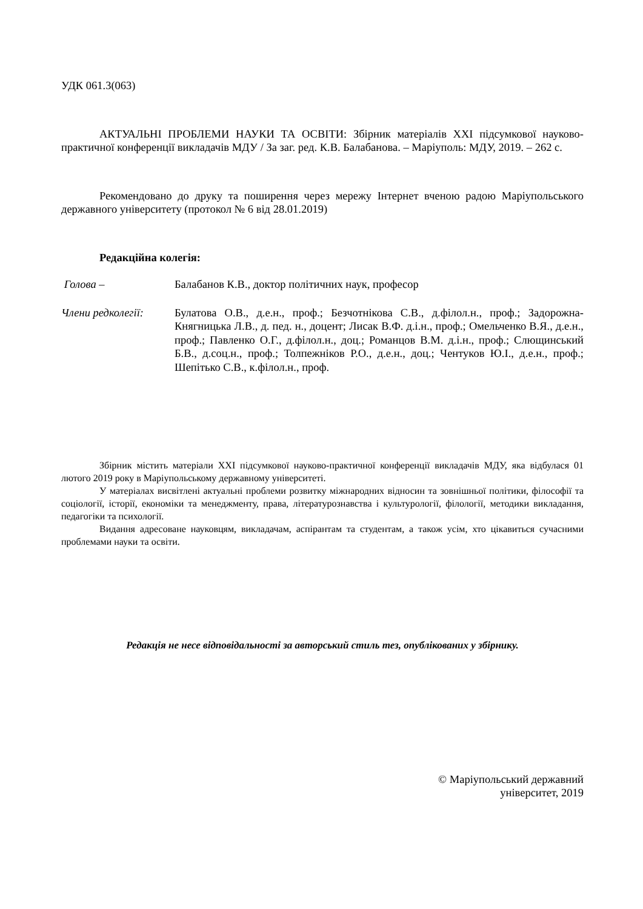УДК 061.3(063)
АКТУАЛЬНІ ПРОБЛЕМИ НАУКИ ТА ОСВІТИ: Збірник матеріалів XXI підсумкової науково-практичної конференції викладачів МДУ / За заг. ред. К.В. Балабанова. – Маріуполь: МДУ, 2019. – 262 с.
Рекомендовано до друку та поширення через мережу Інтернет вченою радою Маріупольського державного університету (протокол № 6 від 28.01.2019)
Редакційна колегія:
Голова – Балабанов К.В., доктор політичних наук, професор
Члени редколегії:
Булатова О.В., д.е.н., проф.; Безчотнікова С.В., д.філол.н., проф.; Задорожна-Княгницька Л.В., д. пед. н., доцент; Лисак В.Ф. д.і.н., проф.; Омельченко В.Я., д.е.н., проф.; Павленко О.Г., д.філол.н., доц.; Романцов В.М. д.і.н., проф.; Слющинський Б.В., д.соц.н., проф.; Толпежніков Р.О., д.е.н., доц.; Чентуков Ю.І., д.е.н., проф.; Шепітько С.В., к.філол.н., проф.
Збірник містить матеріали XXI підсумкової науково-практичної конференції викладачів МДУ, яка відбулася 01 лютого 2019 року в Маріупольському державному університеті.
У матеріалах висвітлені актуальні проблеми розвитку міжнародних відносин та зовнішньої політики, філософії та соціології, історії, економіки та менеджменту, права, літературознавства і культурології, філології, методики викладання, педагогіки та психології.
Видання адресоване науковцям, викладачам, аспірантам та студентам, а також усім, хто цікавиться сучасними проблемами науки та освіти.
Редакція не несе відповідальності за авторський стиль тез, опублікованих у збірнику.
© Маріупольський державний
університет, 2019